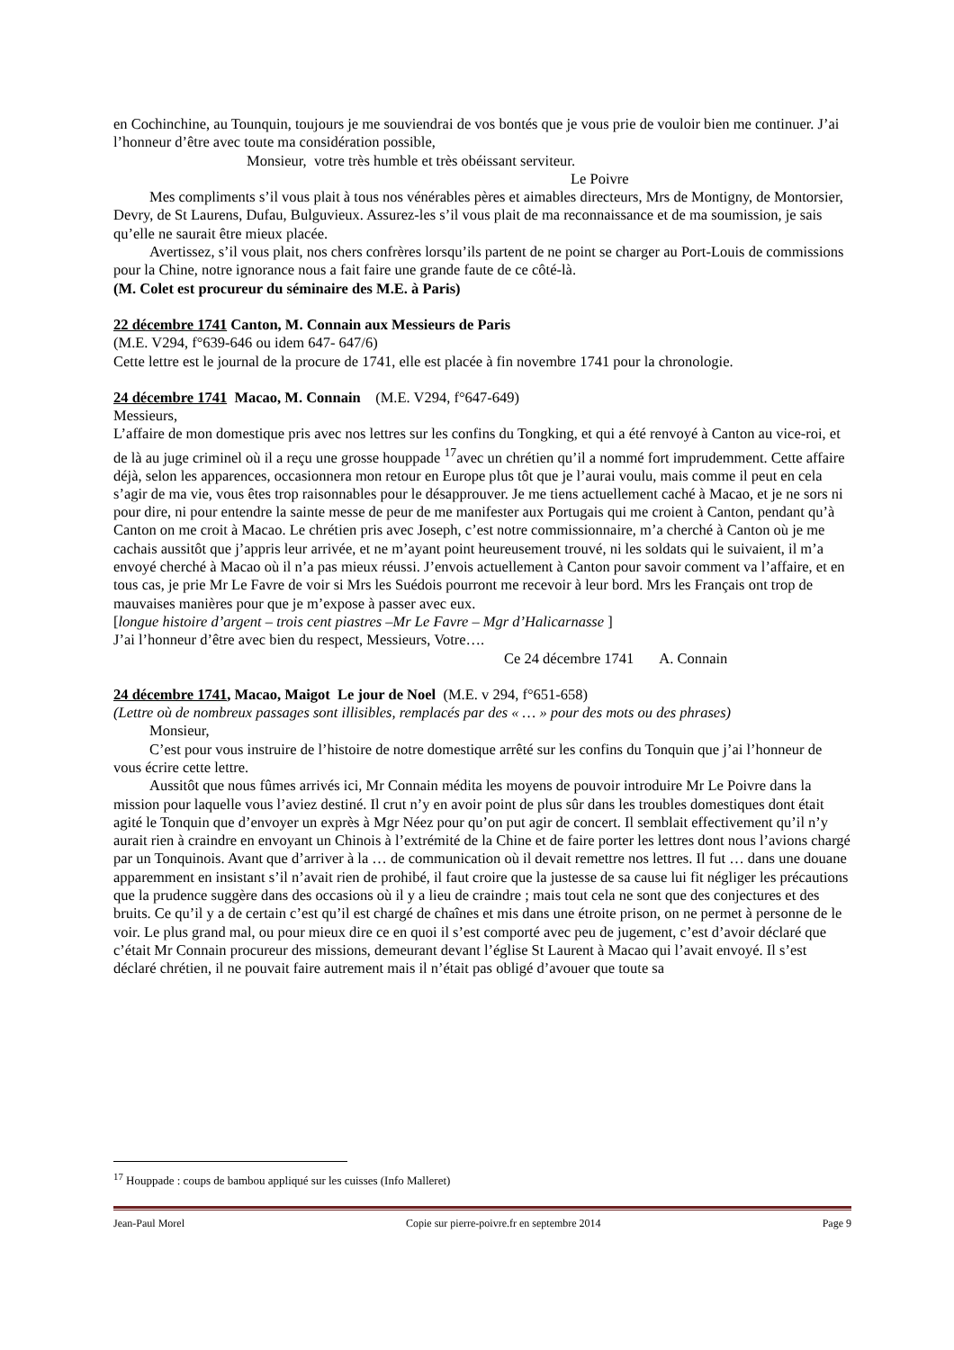en Cochinchine, au Tounquin, toujours je me souviendrai de vos bontés que je vous prie de vouloir bien me continuer. J’ai l’honneur d’être avec toute ma considération possible,
Monsieur, votre très humble et très obéissant serviteur.
Le Poivre
Mes compliments s’il vous plait à tous nos vénérables pères et aimables directeurs, Mrs de Montigny, de Montorsier, Devry, de St Laurens, Dufau, Bulguvieux. Assurez-les s’il vous plait de ma reconnaissance et de ma soumission, je sais qu’elle ne saurait être mieux placée.
Avertissez, s’il vous plait, nos chers confrères lorsqu’ils partent de ne point se charger au Port-Louis de commissions pour la Chine, notre ignorance nous a fait faire une grande faute de ce côté-là.
(M. Colet est procureur du séminaire des M.E. à Paris)
22 décembre 1741 Canton, M. Connain aux Messieurs de Paris
(M.E. V294, f°639-646 ou idem 647- 647/6)
Cette lettre est le journal de la procure de 1741, elle est placée à fin novembre 1741 pour la chronologie.
24 décembre 1741 Macao, M. Connain (M.E. V294, f°647-649)
Messieurs,
L’affaire de mon domestique pris avec nos lettres sur les confins du Tongking, et qui a été renvoyé à Canton au vice-roi, et de là au juge criminel où il a reçu une grosse houppade <sup>17</sup>avec un chrétien qu’il a nommé fort imprudemment. Cette affaire déjà, selon les apparences, occasionnera mon retour en Europe plus tôt que je l’aurai voulu, mais comme il peut en cela s’agir de ma vie, vous êtes trop raisonnables pour le désapprouver. Je me tiens actuellement caché à Macao, et je ne sors ni pour dire, ni pour entendre la sainte messe de peur de me manifester aux Portugais qui me croient à Canton, pendant qu’à Canton on me croit à Macao. Le chrétien pris avec Joseph, c’est notre commissionnaire, m’a cherché à Canton où je me cachais aussitôt que j’appris leur arrivée, et ne m’ayant point heureusement trouvé, ni les soldats qui le suivaient, il m’a envoyé cherché à Macao où il n’a pas mieux réussi. J’envois actuellement à Canton pour savoir comment va l’affaire, et en tous cas, je prie Mr Le Favre de voir si Mrs les Suédois pourront me recevoir à leur bord. Mrs les Français ont trop de mauvaises manières pour que je m’expose à passer avec eux.
[longue histoire d’argent – trois cent piastres –Mr Le Favre – Mgr d’Halicarnasse ]
J’ai l’honneur d’être avec bien du respect, Messieurs, Votre….
Ce 24 décembre 1741 A. Connain
24 décembre 1741, Macao, Maigot Le jour de Noel (M.E. v 294, f°651-658)
(Lettre où de nombreux passages sont illisibles, remplacés par des « … » pour des mots ou des phrases)
Monsieur,
C’est pour vous instruire de l’histoire de notre domestique arrêté sur les confins du Tonquin que j’ai l’honneur de vous écrire cette lettre.
Aussitôt que nous fûmes arrivés ici, Mr Connain médita les moyens de pouvoir introduire Mr Le Poivre dans la mission pour laquelle vous l’aviez destiné. Il crut n’y en avoir point de plus sûr dans les troubles domestiques dont était agité le Tonquin que d’envoyer un exprès à Mgr Néez pour qu’on put agir de concert. Il semblait effectivement qu’il n’y aurait rien à craindre en envoyant un Chinois à l’extrémité de la Chine et de faire porter les lettres dont nous l’avions chargé par un Tonquinois. Avant que d’arriver à la … de communication où il devait remettre nos lettres. Il fut … dans une douane apparemment en insistant s’il n’avait rien de prohibé, il faut croire que la justesse de sa cause lui fit négliger les précautions que la prudence suggère dans des occasions où il y a lieu de craindre ; mais tout cela ne sont que des conjectures et des bruits. Ce qu’il y a de certain c’est qu’il est chargé de chaînes et mis dans une étroite prison, on ne permet à personne de le voir. Le plus grand mal, ou pour mieux dire ce en quoi il s’est comporté avec peu de jugement, c’est d’avoir déclaré que c’était Mr Connain procureur des missions, demeurant devant l’église St Laurent à Macao qui l’avait envoyé. Il s’est déclaré chrétien, il ne pouvait faire autrement mais il n’était pas obligé d’avouer que toute sa
<sup>17</sup> Houppade : coups de bambou appliqué sur les cuisses (Info Malleret)
Jean-Paul Morel Copie sur pierre-poivre.fr en septembre 2014 Page 9